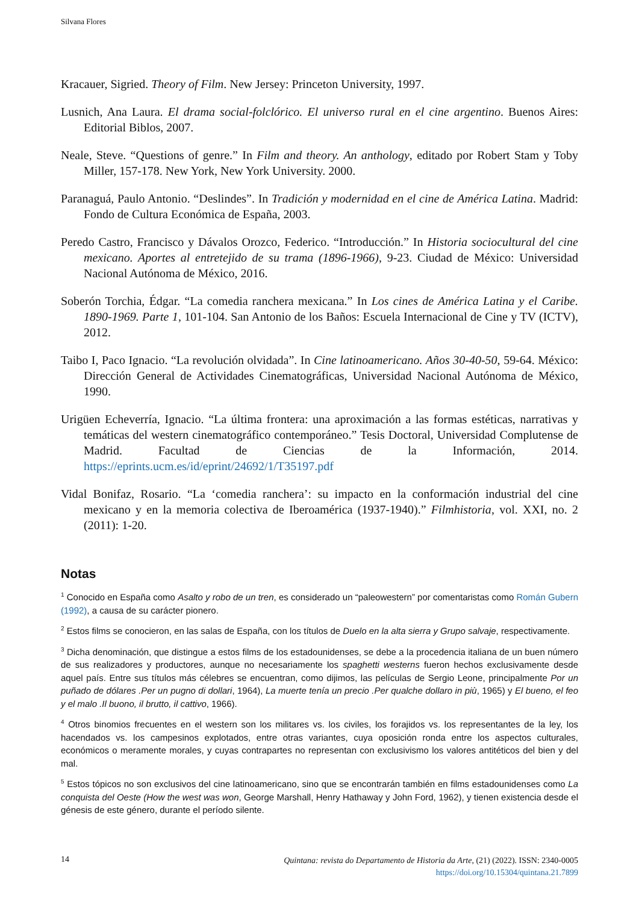Silvana Flores
Kracauer, Sigried. Theory of Film. New Jersey: Princeton University, 1997.
Lusnich, Ana Laura. El drama social-folclórico. El universo rural en el cine argentino. Buenos Aires: Editorial Biblos, 2007.
Neale, Steve. “Questions of genre.” In Film and theory. An anthology, editado por Robert Stam y Toby Miller, 157-178. New York, New York University. 2000.
Paranaguá, Paulo Antonio. “Deslindes”. In Tradición y modernidad en el cine de América Latina. Madrid: Fondo de Cultura Económica de España, 2003.
Peredo Castro, Francisco y Dávalos Orozco, Federico. “Introducción.” In Historia sociocultural del cine mexicano. Aportes al entretejido de su trama (1896-1966), 9-23. Ciudad de México: Universidad Nacional Autónoma de México, 2016.
Soberón Torchia, Édgar. “La comedia ranchera mexicana.” In Los cines de América Latina y el Caribe. 1890-1969. Parte 1, 101-104. San Antonio de los Baños: Escuela Internacional de Cine y TV (ICTV), 2012.
Taibo I, Paco Ignacio. “La revolución olvidada”. In Cine latinoamericano. Años 30-40-50, 59-64. México: Dirección General de Actividades Cinematográficas, Universidad Nacional Autónoma de México, 1990.
Urigüen Echeverría, Ignacio. “La última frontera: una aproximación a las formas estéticas, narrativas y temáticas del western cinematográfico contemporáneo.” Tesis Doctoral, Universidad Complutense de Madrid. Facultad de Ciencias de la Información, 2014. https://eprints.ucm.es/id/eprint/24692/1/T35197.pdf
Vidal Bonifaz, Rosario. “La ‘comedia ranchera’: su impacto en la conformación industrial del cine mexicano y en la memoria colectiva de Iberoamérica (1937-1940).” Filmhistoria, vol. XXI, no. 2 (2011): 1-20.
Notas
<sup>1</sup> Conocido en España como Asalto y robo de un tren, es considerado un “paleowestern” por comentaristas como Román Gubern (1992), a causa de su carácter pionero.
<sup>2</sup> Estos films se conocieron, en las salas de España, con los títulos de Duelo en la alta sierra y Grupo salvaje, respectivamente.
<sup>3</sup> Dicha denominación, que distingue a estos films de los estadounidenses, se debe a la procedencia italiana de un buen número de sus realizadores y productores, aunque no necesariamente los spaghetti westerns fueron hechos exclusivamente desde aquel país. Entre sus títulos más célebres se encuentran, como dijimos, las películas de Sergio Leone, principalmente Por un puñado de dólares .Per un pugno di dollari, 1964), La muerte tenía un precio .Per qualche dollaro in più, 1965) y El bueno, el feo y el malo .Il buono, il brutto, il cattivo, 1966).
<sup>4</sup> Otros binomios frecuentes en el western son los militares vs. los civiles, los forajidos vs. los representantes de la ley, los hacendados vs. los campesinos explotados, entre otras variantes, cuya oposición ronda entre los aspectos culturales, económicos o meramente morales, y cuyas contrapartes no representan con exclusivismo los valores antitéticos del bien y del mal.
<sup>5</sup> Estos tópicos no son exclusivos del cine latinoamericano, sino que se encontrarán también en films estadounidenses como La conquista del Oeste (How the west was won, George Marshall, Henry Hathaway y John Ford, 1962), y tienen existencia desde el génesis de este género, durante el período silente.
14
Quintana: revista do Departamento de Historia da Arte, (21) (2022). ISSN: 2340-0005
https://doi.org/10.15304/quintana.21.7899